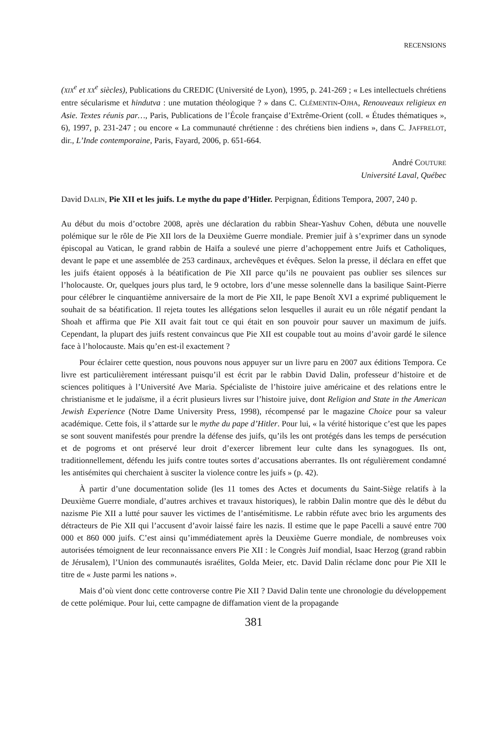RECENSIONS
(XIX<sup>e</sup> et XX<sup>e</sup> siècles), Publications du CREDIC (Université de Lyon), 1995, p. 241-269 ; « Les intellectuels chrétiens entre sécularisme et hindutva : une mutation théologique ? » dans C. CLÉMENTIN-OJHA, Renouveaux religieux en Asie. Textes réunis par…, Paris, Publications de l’École française d’Extrême-Orient (coll. « Études thématiques », 6), 1997, p. 231-247 ; ou encore « La communauté chrétienne : des chrétiens bien indiens », dans C. JAFFRELOT, dir., L’Inde contemporaine, Paris, Fayard, 2006, p. 651-664.
André COUTURE
Université Laval, Québec
David DALIN, Pie XII et les juifs. Le mythe du pape d’Hitler. Perpignan, Éditions Tempora, 2007, 240 p.
Au début du mois d’octobre 2008, après une déclaration du rabbin Shear-Yashuv Cohen, débuta une nouvelle polémique sur le rôle de Pie XII lors de la Deuxième Guerre mondiale. Premier juif à s’exprimer dans un synode épiscopal au Vatican, le grand rabbin de Haïfa a soulevé une pierre d’achoppement entre Juifs et Catholiques, devant le pape et une assemblée de 253 cardinaux, archevêques et évêques. Selon la presse, il déclara en effet que les juifs étaient opposés à la béatification de Pie XII parce qu’ils ne pouvaient pas oublier ses silences sur l’holocauste. Or, quelques jours plus tard, le 9 octobre, lors d’une messe solennelle dans la basilique Saint-Pierre pour célébrer le cinquantième anniversaire de la mort de Pie XII, le pape Benoît XVI a exprimé publiquement le souhait de sa béatification. Il rejeta toutes les allégations selon lesquelles il aurait eu un rôle négatif pendant la Shoah et affirma que Pie XII avait fait tout ce qui était en son pouvoir pour sauver un maximum de juifs. Cependant, la plupart des juifs restent convaincus que Pie XII est coupable tout au moins d’avoir gardé le silence face à l’holocauste. Mais qu’en est-il exactement ?
Pour éclairer cette question, nous pouvons nous appuyer sur un livre paru en 2007 aux éditions Tempora. Ce livre est particulièrement intéressant puisqu’il est écrit par le rabbin David Dalin, professeur d’histoire et de sciences politiques à l’Université Ave Maria. Spécialiste de l’histoire juive américaine et des relations entre le christianisme et le judaïsme, il a écrit plusieurs livres sur l’histoire juive, dont Religion and State in the American Jewish Experience (Notre Dame University Press, 1998), récompensé par le magazine Choice pour sa valeur académique. Cette fois, il s’attarde sur le mythe du pape d’Hitler. Pour lui, « la vérité historique c’est que les papes se sont souvent manifestés pour prendre la défense des juifs, qu’ils les ont protégés dans les temps de persécution et de pogroms et ont préservé leur droit d’exercer librement leur culte dans les synagogues. Ils ont, traditionnellement, défendu les juifs contre toutes sortes d’accusations aberrantes. Ils ont régulièrement condamné les antisémites qui cherchaient à susciter la violence contre les juifs » (p. 42).
À partir d’une documentation solide (les 11 tomes des Actes et documents du Saint-Siège relatifs à la Deuxième Guerre mondiale, d’autres archives et travaux historiques), le rabbin Dalin montre que dès le début du nazisme Pie XII a lutté pour sauver les victimes de l’antisémitisme. Le rabbin réfute avec brio les arguments des détracteurs de Pie XII qui l’accusent d’avoir laissé faire les nazis. Il estime que le pape Pacelli a sauvé entre 700 000 et 860 000 juifs. C’est ainsi qu’immédiatement après la Deuxième Guerre mondiale, de nombreuses voix autorisées témoignent de leur reconnaissance envers Pie XII : le Congrès Juif mondial, Isaac Herzog (grand rabbin de Jérusalem), l’Union des communautés israélites, Golda Meier, etc. David Dalin réclame donc pour Pie XII le titre de « Juste parmi les nations ».
Mais d’où vient donc cette controverse contre Pie XII ? David Dalin tente une chronologie du développement de cette polémique. Pour lui, cette campagne de diffamation vient de la propagande
381